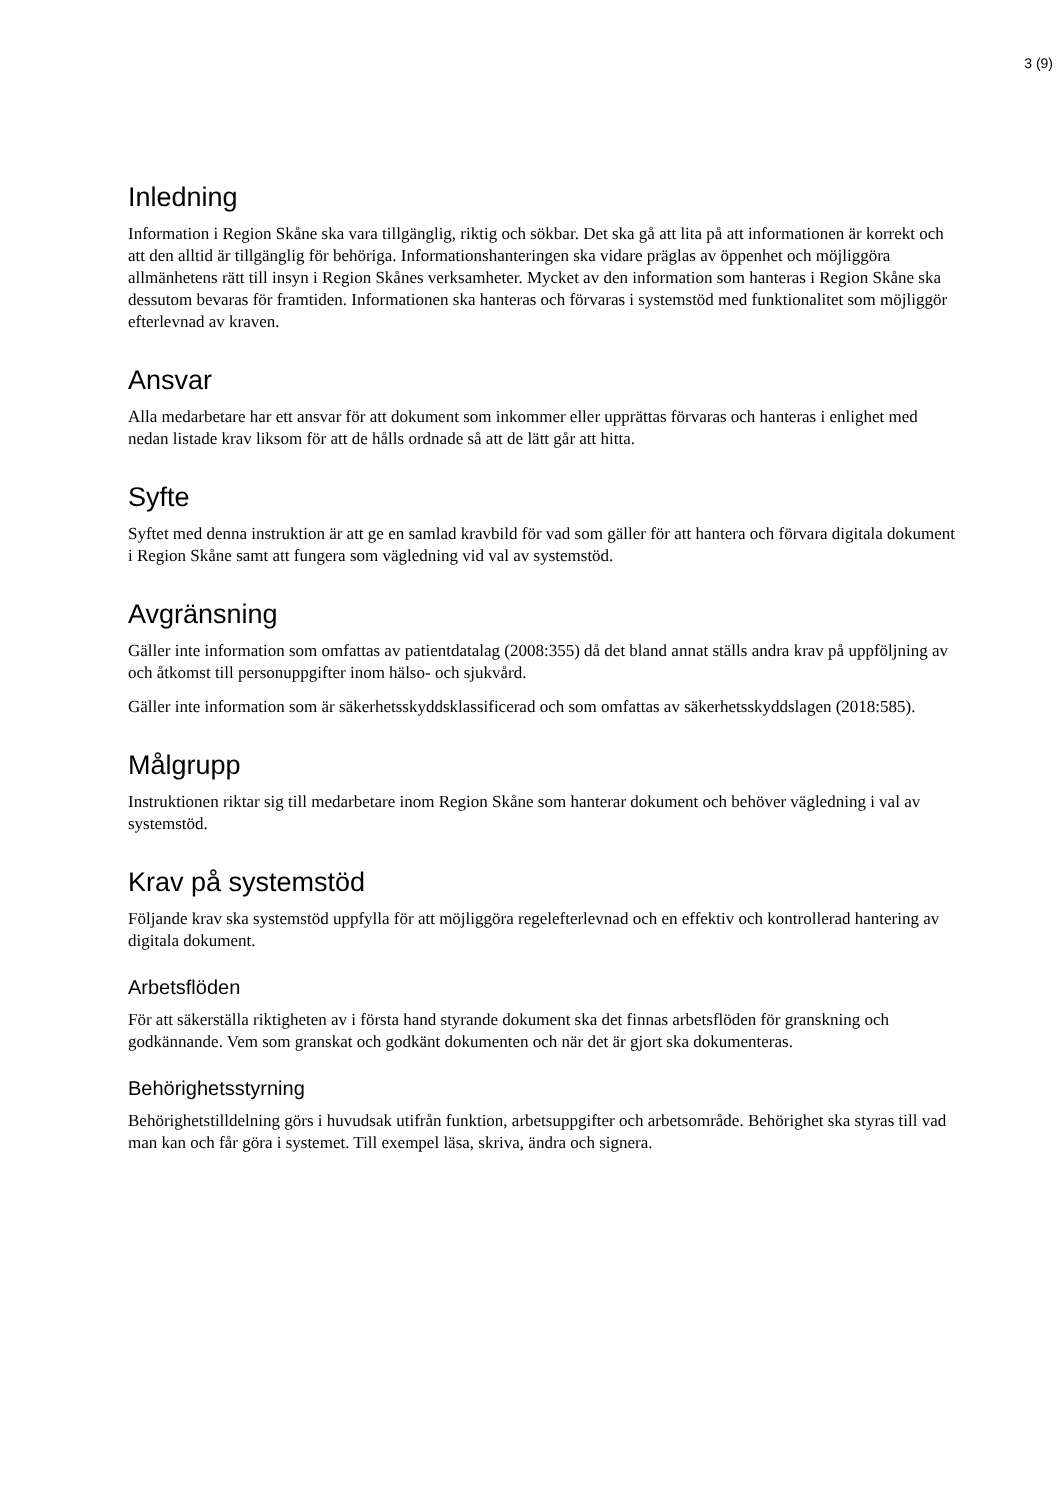3 (9)
Inledning
Information i Region Skåne ska vara tillgänglig, riktig och sökbar. Det ska gå att lita på att informationen är korrekt och att den alltid är tillgänglig för behöriga. Informationshanteringen ska vidare präglas av öppenhet och möjliggöra allmänhetens rätt till insyn i Region Skånes verksamheter. Mycket av den information som hanteras i Region Skåne ska dessutom bevaras för framtiden. Informationen ska hanteras och förvaras i systemstöd med funktionalitet som möjliggör efterlevnad av kraven.
Ansvar
Alla medarbetare har ett ansvar för att dokument som inkommer eller upprättas förvaras och hanteras i enlighet med nedan listade krav liksom för att de hålls ordnade så att de lätt går att hitta.
Syfte
Syftet med denna instruktion är att ge en samlad kravbild för vad som gäller för att hantera och förvara digitala dokument i Region Skåne samt att fungera som vägledning vid val av systemstöd.
Avgränsning
Gäller inte information som omfattas av patientdatalag (2008:355) då det bland annat ställs andra krav på uppföljning av och åtkomst till personuppgifter inom hälso- och sjukvård.
Gäller inte information som är säkerhetsskyddsklassificerad och som omfattas av säkerhetsskyddslagen (2018:585).
Målgrupp
Instruktionen riktar sig till medarbetare inom Region Skåne som hanterar dokument och behöver vägledning i val av systemstöd.
Krav på systemstöd
Följande krav ska systemstöd uppfylla för att möjliggöra regelefterlevnad och en effektiv och kontrollerad hantering av digitala dokument.
Arbetsflöden
För att säkerställa riktigheten av i första hand styrande dokument ska det finnas arbetsflöden för granskning och godkännande. Vem som granskat och godkänt dokumenten och när det är gjort ska dokumenteras.
Behörighetsstyrning
Behörighetstilldelning görs i huvudsak utifrån funktion, arbetsuppgifter och arbetsområde. Behörighet ska styras till vad man kan och får göra i systemet. Till exempel läsa, skriva, ändra och signera.